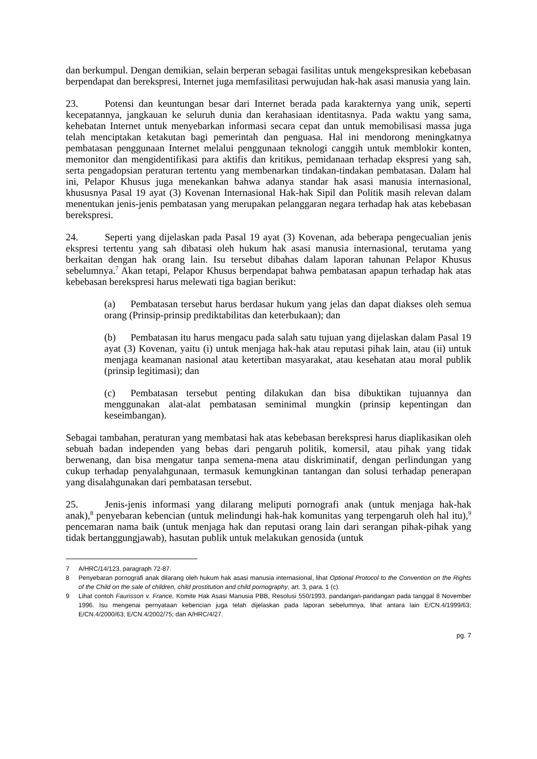dan berkumpul. Dengan demikian, selain berperan sebagai fasilitas untuk mengekspresikan kebebasan berpendapat dan berekspresi, Internet juga memfasilitasi perwujudan hak-hak asasi manusia yang lain.
23. Potensi dan keuntungan besar dari Internet berada pada karakternya yang unik, seperti kecepatannya, jangkauan ke seluruh dunia dan kerahasiaan identitasnya. Pada waktu yang sama, kehebatan Internet untuk menyebarkan informasi secara cepat dan untuk memobilisasi massa juga telah menciptakan ketakutan bagi pemerintah dan penguasa. Hal ini mendorong meningkatnya pembatasan penggunaan Internet melalui penggunaan teknologi canggih untuk memblokir konten, memonitor dan mengidentifikasi para aktifis dan kritikus, pemidanaan terhadap ekspresi yang sah, serta pengadopsian peraturan tertentu yang membenarkan tindakan-tindakan pembatasan. Dalam hal ini, Pelapor Khusus juga menekankan bahwa adanya standar hak asasi manusia internasional, khususnya Pasal 19 ayat (3) Kovenan Internasional Hak-hak Sipil dan Politik masih relevan dalam menentukan jenis-jenis pembatasan yang merupakan pelanggaran negara terhadap hak atas kebebasan berekspresi.
24. Seperti yang dijelaskan pada Pasal 19 ayat (3) Kovenan, ada beberapa pengecualian jenis ekspresi tertentu yang sah dibatasi oleh hukum hak asasi manusia internasional, terutama yang berkaitan dengan hak orang lain. Isu tersebut dibahas dalam laporan tahunan Pelapor Khusus sebelumnya.<sup>7</sup> Akan tetapi, Pelapor Khusus berpendapat bahwa pembatasan apapun terhadap hak atas kebebasan berekspresi harus melewati tiga bagian berikut:
(a) Pembatasan tersebut harus berdasar hukum yang jelas dan dapat diakses oleh semua orang (Prinsip-prinsip prediktabilitas dan keterbukaan); dan
(b) Pembatasan itu harus mengacu pada salah satu tujuan yang dijelaskan dalam Pasal 19 ayat (3) Kovenan, yaitu (i) untuk menjaga hak-hak atau reputasi pihak lain, atau (ii) untuk menjaga keamanan nasional atau ketertiban masyarakat, atau kesehatan atau moral publik (prinsip legitimasi); dan
(c) Pembatasan tersebut penting dilakukan dan bisa dibuktikan tujuannya dan menggunakan alat-alat pembatasan seminimal mungkin (prinsip kepentingan dan keseimbangan).
Sebagai tambahan, peraturan yang membatasi hak atas kebebasan berekspresi harus diaplikasikan oleh sebuah badan independen yang bebas dari pengaruh politik, komersil, atau pihak yang tidak berwenang, dan bisa mengatur tanpa semena-mena atau diskriminatif, dengan perlindungan yang cukup terhadap penyalahgunaan, termasuk kemungkinan tantangan dan solusi terhadap penerapan yang disalahgunakan dari pembatasan tersebut.
25. Jenis-jenis informasi yang dilarang meliputi pornografi anak (untuk menjaga hak-hak anak),<sup>8</sup> penyebaran kebencian (untuk melindungi hak-hak komunitas yang terpengaruh oleh hal itu),<sup>9</sup> pencemaran nama baik (untuk menjaga hak dan reputasi orang lain dari serangan pihak-pihak yang tidak bertanggungjawab), hasutan publik untuk melakukan genosida (untuk
7 A/HRC/14/123, paragraph 72-87.
8 Penyebaran pornografi anak dilarang oleh hukum hak asasi manusia internasional, lihat Optional Protocol to the Convention on the Rights of the Child on the sale of children, child prostitution and child pornography, art. 3, para. 1 (c).
9 Lihat contoh Faurisson v. France, Komite Hak Asasi Manusia PBB, Resolusi 550/1993, pandangan-pandangan pada tanggal 8 November 1996. Isu mengenai pernyataan kebencian juga telah dijelaskan pada laporan sebelumnya, lihat antara lain E/CN.4/1999/63; E/CN.4/2000/63; E/CN.4/2002/75; dan A/HRC/4/27.
pg. 7